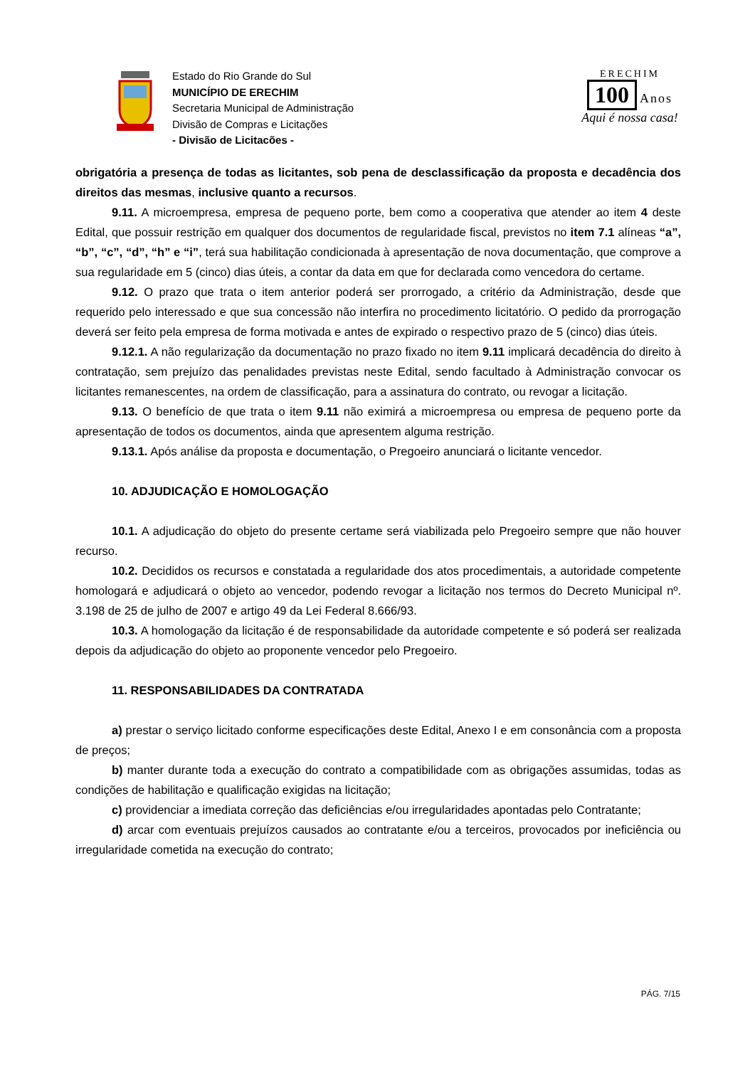Estado do Rio Grande do Sul
MUNICÍPIO DE ERECHIM
Secretaria Municipal de Administração
Divisão de Compras e Licitações
- Divisão de Licitacões -
ERECHIM
100 Anos
Aqui é nossa casa!
obrigatória a presença de todas as licitantes, sob pena de desclassificação da proposta e decadência dos direitos das mesmas, inclusive quanto a recursos.
9.11. A microempresa, empresa de pequeno porte, bem como a cooperativa que atender ao item 4 deste Edital, que possuir restrição em qualquer dos documentos de regularidade fiscal, previstos no item 7.1 alíneas “a”, “b”, “c”, “d”, “h” e “i”, terá sua habilitação condicionada à apresentação de nova documentação, que comprove a sua regularidade em 5 (cinco) dias úteis, a contar da data em que for declarada como vencedora do certame.
9.12. O prazo que trata o item anterior poderá ser prorrogado, a critério da Administração, desde que requerido pelo interessado e que sua concessão não interfira no procedimento licitatório. O pedido da prorrogação deverá ser feito pela empresa de forma motivada e antes de expirado o respectivo prazo de 5 (cinco) dias úteis.
9.12.1. A não regularização da documentação no prazo fixado no item 9.11 implicará decadência do direito à contratação, sem prejuízo das penalidades previstas neste Edital, sendo facultado à Administração convocar os licitantes remanescentes, na ordem de classificação, para a assinatura do contrato, ou revogar a licitação.
9.13. O benefício de que trata o item 9.11 não eximirá a microempresa ou empresa de pequeno porte da apresentação de todos os documentos, ainda que apresentem alguma restrição.
9.13.1. Após análise da proposta e documentação, o Pregoeiro anunciará o licitante vencedor.
10. ADJUDICAÇÃO E HOMOLOGAÇÃO
10.1. A adjudicação do objeto do presente certame será viabilizada pelo Pregoeiro sempre que não houver recurso.
10.2. Decididos os recursos e constatada a regularidade dos atos procedimentais, a autoridade competente homologará e adjudicará o objeto ao vencedor, podendo revogar a licitação nos termos do Decreto Municipal nº. 3.198 de 25 de julho de 2007 e artigo 49 da Lei Federal 8.666/93.
10.3. A homologação da licitação é de responsabilidade da autoridade competente e só poderá ser realizada depois da adjudicação do objeto ao proponente vencedor pelo Pregoeiro.
11. RESPONSABILIDADES DA CONTRATADA
a) prestar o serviço licitado conforme especificações deste Edital, Anexo I e em consonância com a proposta de preços;
b) manter durante toda a execução do contrato a compatibilidade com as obrigações assumidas, todas as condições de habilitação e qualificação exigidas na licitação;
c) providenciar a imediata correção das deficiências e/ou irregularidades apontadas pelo Contratante;
d) arcar com eventuais prejuízos causados ao contratante e/ou a terceiros, provocados por ineficiência ou irregularidade cometida na execução do contrato;
PÁG. 7/15